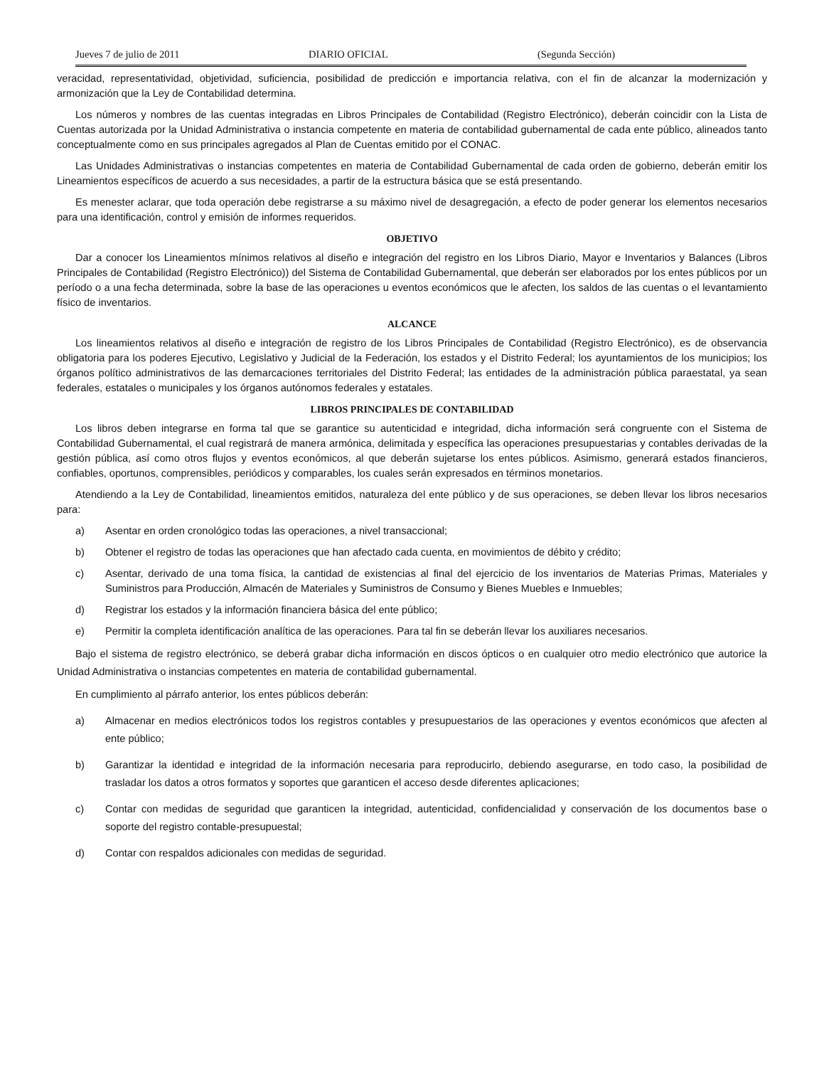Jueves 7 de julio de 2011 DIARIO OFICIAL (Segunda Sección)
veracidad, representatividad, objetividad, suficiencia, posibilidad de predicción e importancia relativa, con el fin de alcanzar la modernización y armonización que la Ley de Contabilidad determina.
Los números y nombres de las cuentas integradas en Libros Principales de Contabilidad (Registro Electrónico), deberán coincidir con la Lista de Cuentas autorizada por la Unidad Administrativa o instancia competente en materia de contabilidad gubernamental de cada ente público, alineados tanto conceptualmente como en sus principales agregados al Plan de Cuentas emitido por el CONAC.
Las Unidades Administrativas o instancias competentes en materia de Contabilidad Gubernamental de cada orden de gobierno, deberán emitir los Lineamientos específicos de acuerdo a sus necesidades, a partir de la estructura básica que se está presentando.
Es menester aclarar, que toda operación debe registrarse a su máximo nivel de desagregación, a efecto de poder generar los elementos necesarios para una identificación, control y emisión de informes requeridos.
OBJETIVO
Dar a conocer los Lineamientos mínimos relativos al diseño e integración del registro en los Libros Diario, Mayor e Inventarios y Balances (Libros Principales de Contabilidad (Registro Electrónico)) del Sistema de Contabilidad Gubernamental, que deberán ser elaborados por los entes públicos por un período o a una fecha determinada, sobre la base de las operaciones u eventos económicos que le afecten, los saldos de las cuentas o el levantamiento físico de inventarios.
ALCANCE
Los lineamientos relativos al diseño e integración de registro de los Libros Principales de Contabilidad (Registro Electrónico), es de observancia obligatoria para los poderes Ejecutivo, Legislativo y Judicial de la Federación, los estados y el Distrito Federal; los ayuntamientos de los municipios; los órganos político administrativos de las demarcaciones territoriales del Distrito Federal; las entidades de la administración pública paraestatal, ya sean federales, estatales o municipales y los órganos autónomos federales y estatales.
LIBROS PRINCIPALES DE CONTABILIDAD
Los libros deben integrarse en forma tal que se garantice su autenticidad e integridad, dicha información será congruente con el Sistema de Contabilidad Gubernamental, el cual registrará de manera armónica, delimitada y específica las operaciones presupuestarias y contables derivadas de la gestión pública, así como otros flujos y eventos económicos, al que deberán sujetarse los entes públicos. Asimismo, generará estados financieros, confiables, oportunos, comprensibles, periódicos y comparables, los cuales serán expresados en términos monetarios.
Atendiendo a la Ley de Contabilidad, lineamientos emitidos, naturaleza del ente público y de sus operaciones, se deben llevar los libros necesarios para:
a) Asentar en orden cronológico todas las operaciones, a nivel transaccional;
b) Obtener el registro de todas las operaciones que han afectado cada cuenta, en movimientos de débito y crédito;
c) Asentar, derivado de una toma física, la cantidad de existencias al final del ejercicio de los inventarios de Materias Primas, Materiales y Suministros para Producción, Almacén de Materiales y Suministros de Consumo y Bienes Muebles e Inmuebles;
d) Registrar los estados y la información financiera básica del ente público;
e) Permitir la completa identificación analítica de las operaciones. Para tal fin se deberán llevar los auxiliares necesarios.
Bajo el sistema de registro electrónico, se deberá grabar dicha información en discos ópticos o en cualquier otro medio electrónico que autorice la Unidad Administrativa o instancias competentes en materia de contabilidad gubernamental.
En cumplimiento al párrafo anterior, los entes públicos deberán:
a) Almacenar en medios electrónicos todos los registros contables y presupuestarios de las operaciones y eventos económicos que afecten al ente público;
b) Garantizar la identidad e integridad de la información necesaria para reproducirlo, debiendo asegurarse, en todo caso, la posibilidad de trasladar los datos a otros formatos y soportes que garanticen el acceso desde diferentes aplicaciones;
c) Contar con medidas de seguridad que garanticen la integridad, autenticidad, confidencialidad y conservación de los documentos base o soporte del registro contable-presupuestal;
d) Contar con respaldos adicionales con medidas de seguridad.